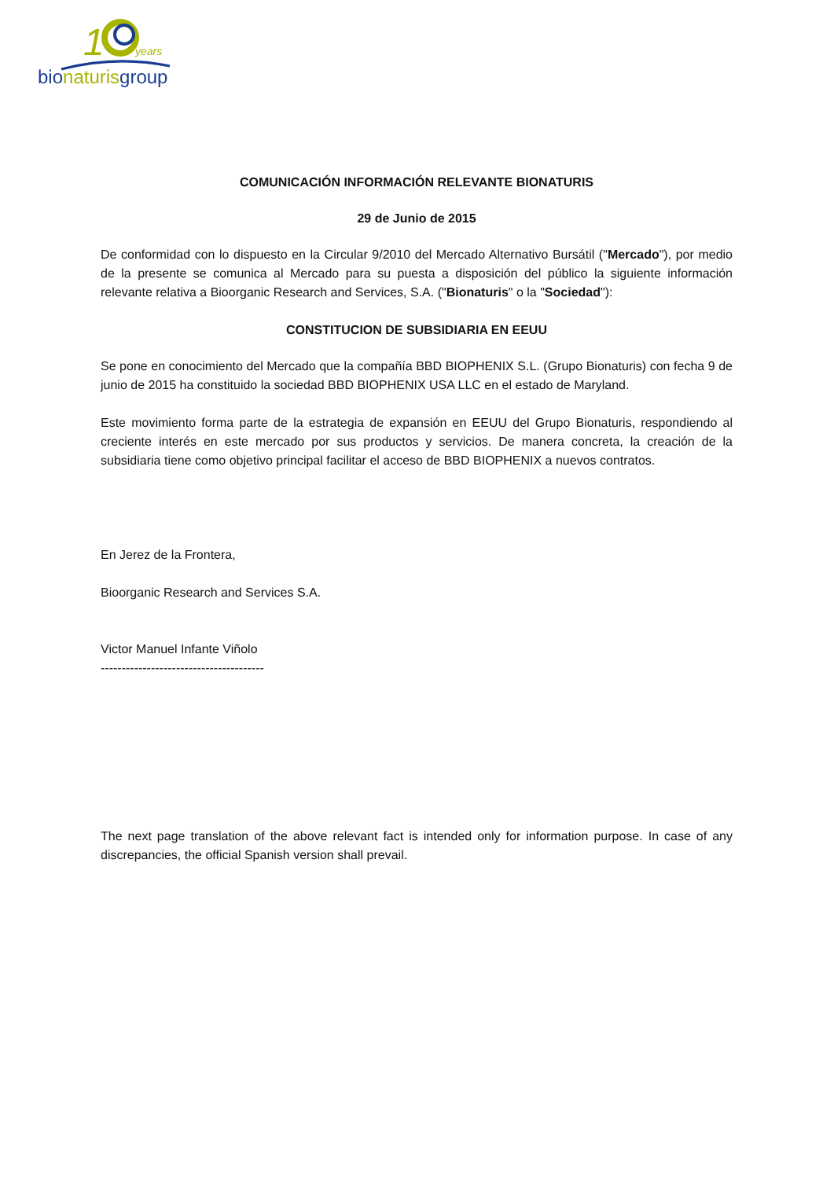1
years
bionaturisgroup
COMUNICACIÓN INFORMACIÓN RELEVANTE BIONATURIS
29 de Junio de 2015
De conformidad con lo dispuesto en la Circular 9/2010 del Mercado Alternativo Bursátil ("Mercado"), por medio de la presente se comunica al Mercado para su puesta a disposición del público la siguiente información relevante relativa a Bioorganic Research and Services, S.A. ("Bionaturis" o la "Sociedad"):
CONSTITUCION DE SUBSIDIARIA EN EEUU
Se pone en conocimiento del Mercado que la compañía BBD BIOPHENIX S.L. (Grupo Bionaturis) con fecha 9 de junio de 2015 ha constituido la sociedad BBD BIOPHENIX USA LLC en el estado de Maryland.
Este movimiento forma parte de la estrategia de expansión en EEUU del Grupo Bionaturis, respondiendo al creciente interés en este mercado por sus productos y servicios. De manera concreta, la creación de la subsidiaria tiene como objetivo principal facilitar el acceso de BBD BIOPHENIX a nuevos contratos.
En Jerez de la Frontera,
Bioorganic Research and Services S.A.
Victor Manuel Infante Viñolo
---------------------------------------
The next page translation of the above relevant fact is intended only for information purpose. In case of any discrepancies, the official Spanish version shall prevail.